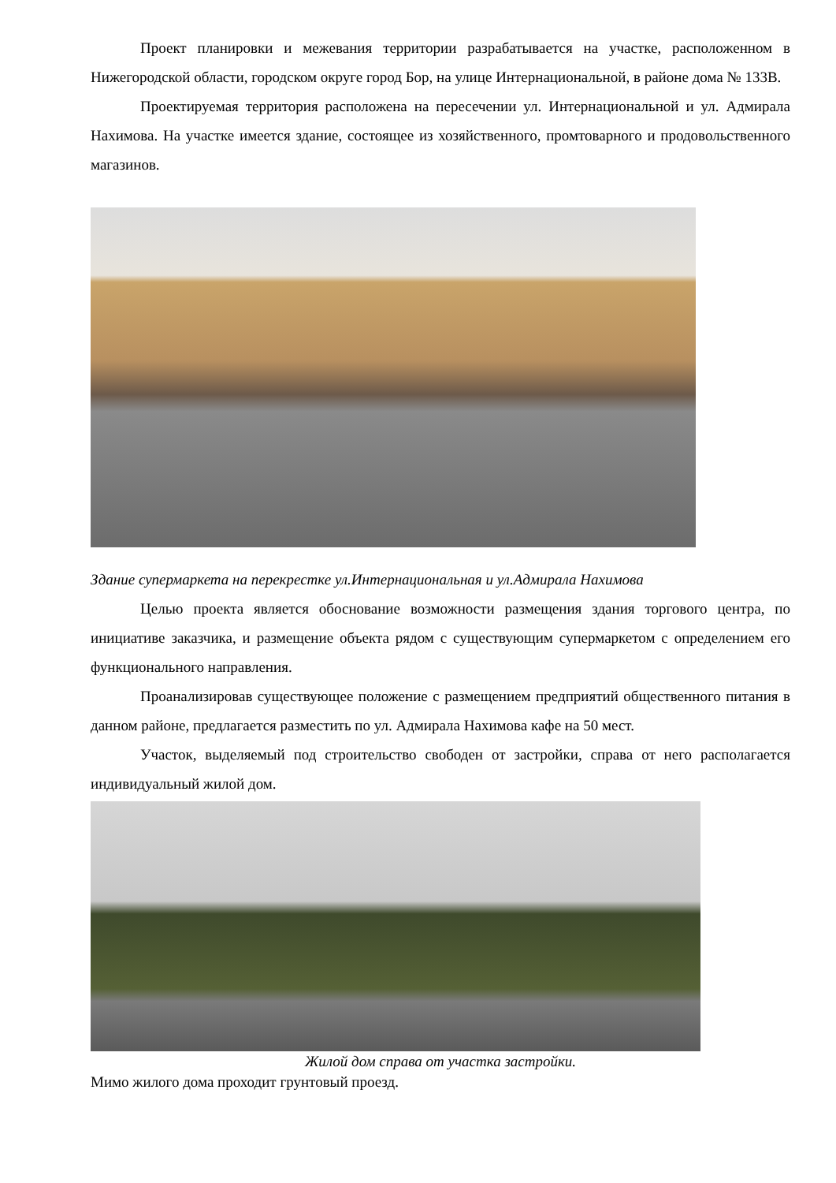Проект планировки и межевания территории разрабатывается на участке, расположенном в Нижегородской области, городском округе город Бор, на улице Интернациональной, в районе дома № 133В.
Проектируемая территория расположена на пересечении ул. Интернациональной и ул. Адмирала Нахимова. На участке имеется здание, состоящее из хозяйственного, промтоварного и продовольственного магазинов.
Здание супермаркета на перекрестке ул.Интернациональная и ул.Адмирала Нахимова
Целью проекта является обоснование возможности размещения здания торгового центра, по инициативе заказчика, и размещение объекта рядом с существующим супермаркетом с определением его функционального направления.
Проанализировав существующее положение с размещением предприятий общественного питания в данном районе, предлагается разместить по ул. Адмирала Нахимова кафе на 50 мест.
Участок, выделяемый под строительство свободен от застройки, справа от него располагается индивидуальный жилой дом.
Жилой дом справа от участка застройки.
Мимо жилого дома проходит грунтовый проезд.